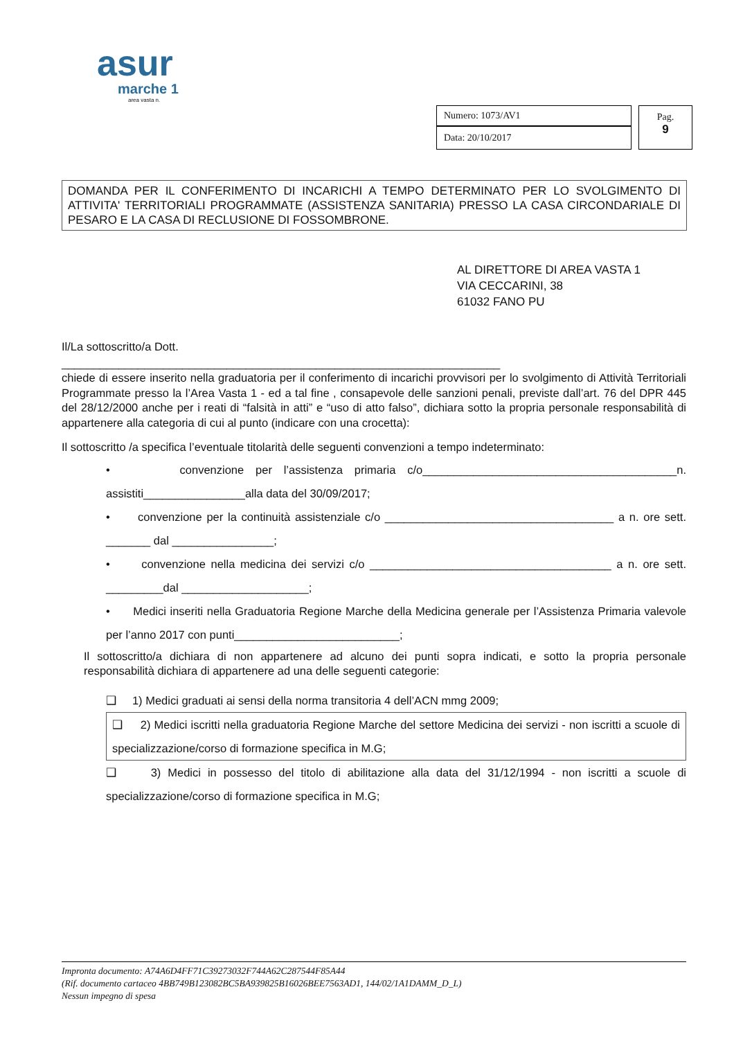asur
marche 1
area vasta n.
| Numero: 1073/AV1 | Pag. 9 |
| Data: 20/10/2017 | |
DOMANDA PER IL CONFERIMENTO DI INCARICHI A TEMPO DETERMINATO PER LO SVOLGIMENTO DI ATTIVITA' TERRITORIALI PROGRAMMATE (ASSISTENZA SANITARIA) PRESSO LA CASA CIRCONDARIALE DI PESARO E LA CASA DI RECLUSIONE DI FOSSOMBRONE.
AL DIRETTORE DI AREA VASTA 1
VIA CECCARINI, 38
61032 FANO PU
Il/La sottoscritto/a Dott.
_____________________________________________________________________
chiede di essere inserito nella graduatoria per il conferimento di incarichi provvisori per lo svolgimento di Attività Territoriali Programmate presso la l’Area Vasta 1 - ed a tal fine , consapevole delle sanzioni penali, previste dall’art. 76 del DPR 445 del 28/12/2000 anche per i reati di “falsità in atti” e “uso di atto falso”, dichiara sotto la propria personale responsabilità di appartenere alla categoria di cui al punto (indicare con una crocetta):
Il sottoscritto /a specifica l’eventuale titolarità delle seguenti convenzioni a tempo indeterminato:
• convenzione per l’assistenza primaria c/o________________________________________n. assistiti________________alla data del 30/09/2017;
• convenzione per la continuità assistenziale c/o ____________________________________ a n. ore sett. _______ dal ________________;
• convenzione nella medicina dei servizi c/o ______________________________________ a n. ore sett. _________dal ____________________;
• Medici inseriti nella Graduatoria Regione Marche della Medicina generale per l’Assistenza Primaria valevole per l’anno 2017 con punti__________________________;
Il sottoscritto/a dichiara di non appartenere ad alcuno dei punti sopra indicati, e sotto la propria personale responsabilità dichiara di appartenere ad una delle seguenti categorie:
❑ 1) Medici graduati ai sensi della norma transitoria 4 dell’ACN mmg 2009;
❑ 2) Medici iscritti nella graduatoria Regione Marche del settore Medicina dei servizi - non iscritti a scuole di specializzazione/corso di formazione specifica in M.G;
❑ 3) Medici in possesso del titolo di abilitazione alla data del 31/12/1994 - non iscritti a scuole di specializzazione/corso di formazione specifica in M.G;
Impronta documento: A74A6D4FF71C39273032F744A62C287544F85A44
(Rif. documento cartaceo 4BB749B123082BC5BA939825B16026BEE7563AD1, 144/02/1A1DAMM_D_L)
Nessun impegno di spesa